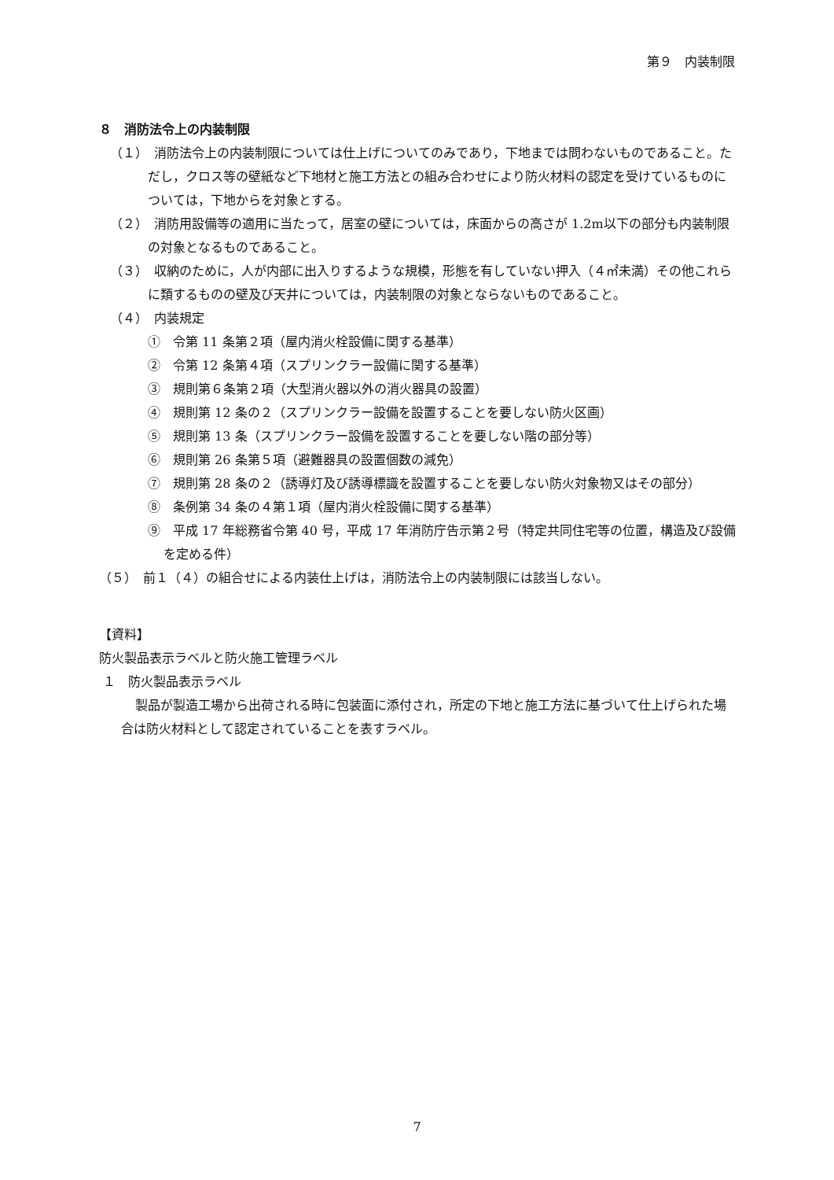第９　内装制限
８　消防法令上の内装制限
（１）　消防法令上の内装制限については仕上げについてのみであり，下地までは問わないものであること。ただし，クロス等の壁紙など下地材と施工方法との組み合わせにより防火材料の認定を受けているものについては，下地からを対象とする。
（２）　消防用設備等の適用に当たって，居室の壁については，床面からの高さが 1.2m以下の部分も内装制限の対象となるものであること。
（３）　収納のために，人が内部に出入りするような規模，形態を有していない押入（４㎡未満）その他これらに類するものの壁及び天井については，内装制限の対象とならないものであること。
（４）　内装規定
①　令第 11 条第２項（屋内消火栓設備に関する基準）
②　令第 12 条第４項（スプリンクラー設備に関する基準）
③　規則第６条第２項（大型消火器以外の消火器具の設置）
④　規則第 12 条の２（スプリンクラー設備を設置することを要しない防火区画）
⑤　規則第 13 条（スプリンクラー設備を設置することを要しない階の部分等）
⑥　規則第 26 条第５項（避難器具の設置個数の減免）
⑦　規則第 28 条の２（誘導灯及び誘導標識を設置することを要しない防火対象物又はその部分）
⑧　条例第 34 条の４第１項（屋内消火栓設備に関する基準）
⑨　平成 17 年総務省令第 40 号，平成 17 年消防庁告示第２号（特定共同住宅等の位置，構造及び設備を定める件）
（５）　前１（４）の組合せによる内装仕上げは，消防法令上の内装制限には該当しない。
【資料】
防火製品表示ラベルと防火施工管理ラベル
１　防火製品表示ラベル
製品が製造工場から出荷される時に包装面に添付され，所定の下地と施工方法に基づいて仕上げられた場合は防火材料として認定されていることを表すラベル。
7